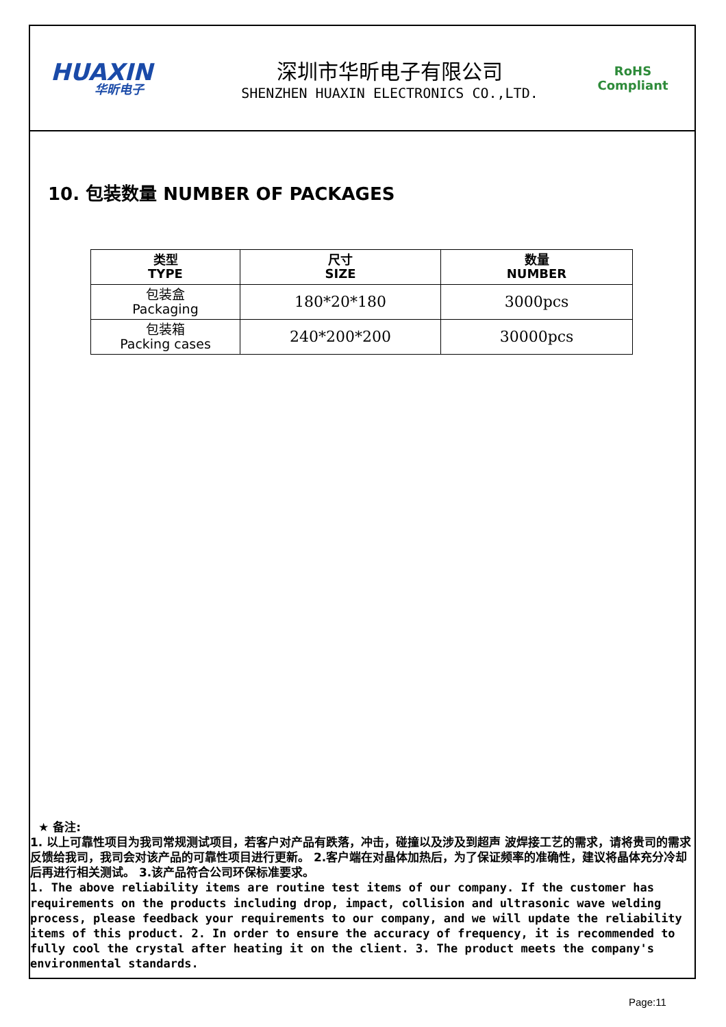HUAXIN
华昕电子
深圳市华昕电子有限公司
SHENZHEN HUAXIN ELECTRONICS CO.,LTD.
RoHS
Compliant
10. 包装数量 NUMBER OF PACKAGES
| 类型 TYPE | 尺寸 SIZE | 数量 NUMBER |
| --- | --- | --- |
| 包装盒 Packaging | 180*20*180 | 3000pcs |
| 包装箱 Packing cases | 240*200*200 | 30000pcs |
★ 备注:
1. 以上可靠性项目为我司常规测试项目，若客户对产品有跌落，冲击，碰撞以及涉及到超声 波焊接工艺的需求，请将贵司的需求反馈给我司，我司会对该产品的可靠性项目进行更新。 2.客户端在对晶体加热后，为了保证频率的准确性，建议将晶体充分冷却后再进行相关测试。 3.该产品符合公司环保标准要求。
1. The above reliability items are routine test items of our company. If the customer has requirements on the products including drop, impact, collision and ultrasonic wave welding process, please feedback your requirements to our company, and we will update the reliability items of this product. 2. In order to ensure the accuracy of frequency, it is recommended to fully cool the crystal after heating it on the client. 3. The product meets the company's environmental standards.
Page:11